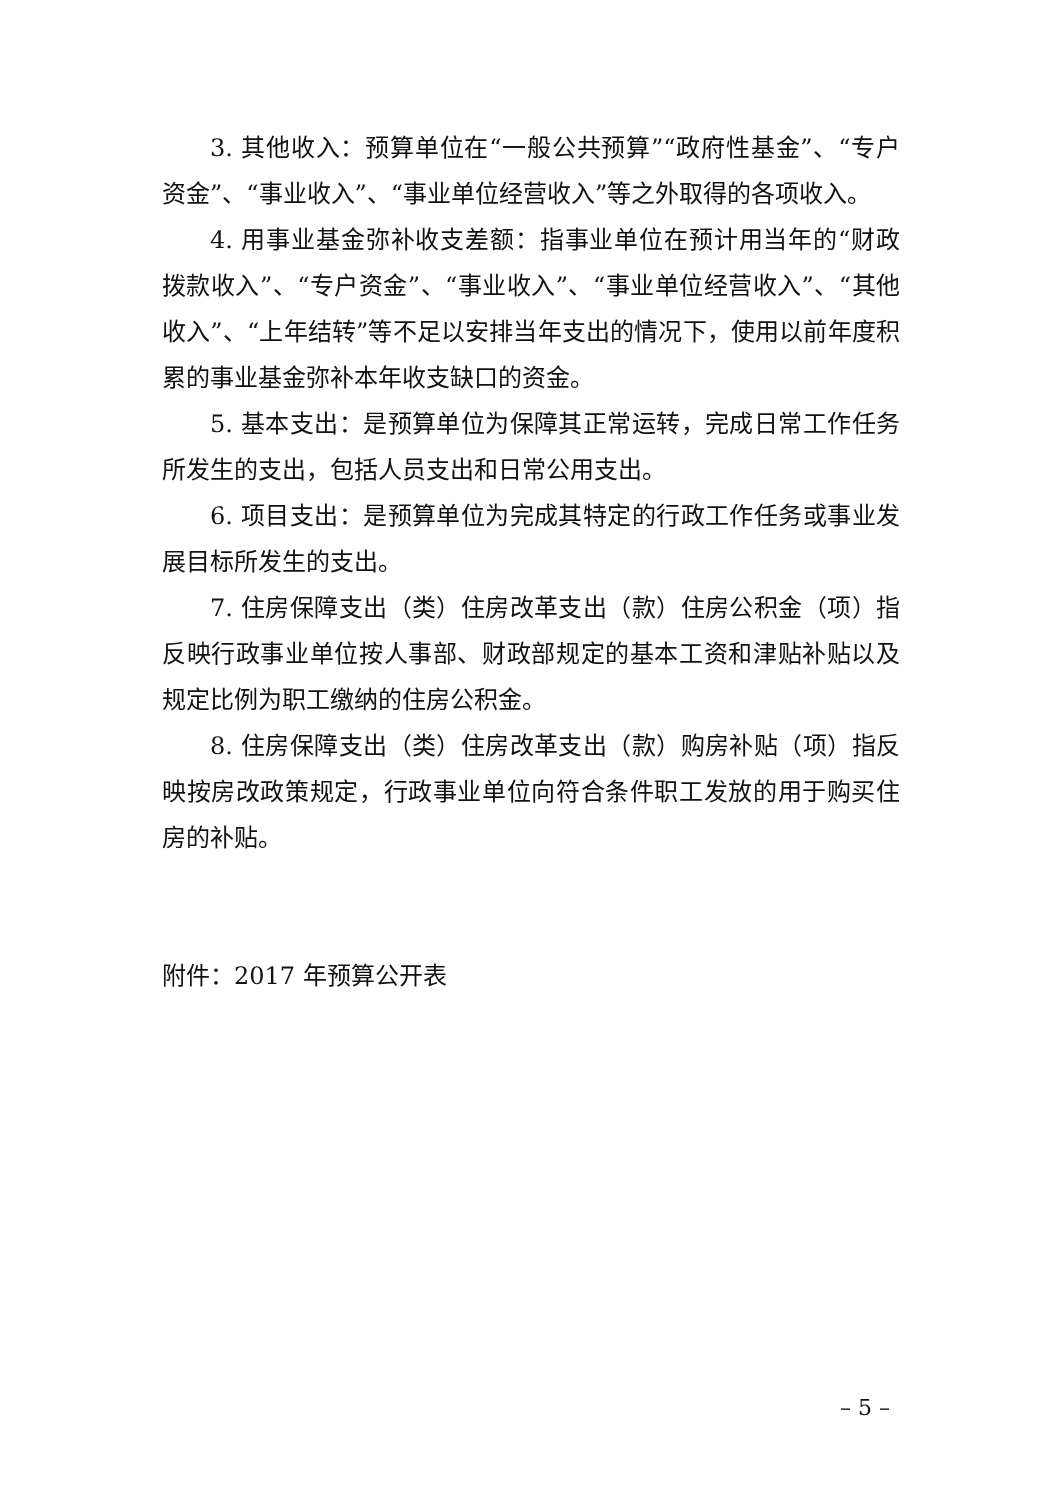3. 其他收入：预算单位在“一般公共预算”“政府性基金”、“专户资金”、“事业收入”、“事业单位经营收入”等之外取得的各项收入。
4. 用事业基金弥补收支差额：指事业单位在预计用当年的“财政拨款收入”、“专户资金”、“事业收入”、“事业单位经营收入”、“其他收入”、“上年结转”等不足以安排当年支出的情况下，使用以前年度积累的事业基金弥补本年收支缺口的资金。
5. 基本支出：是预算单位为保障其正常运转，完成日常工作任务所发生的支出，包括人员支出和日常公用支出。
6. 项目支出：是预算单位为完成其特定的行政工作任务或事业发展目标所发生的支出。
7. 住房保障支出（类）住房改革支出（款）住房公积金（项）指反映行政事业单位按人事部、财政部规定的基本工资和津贴补贴以及规定比例为职工缴纳的住房公积金。
8. 住房保障支出（类）住房改革支出（款）购房补贴（项）指反映按房改政策规定，行政事业单位向符合条件职工发放的用于购买住房的补贴。
附件：2017 年预算公开表
– 5 –